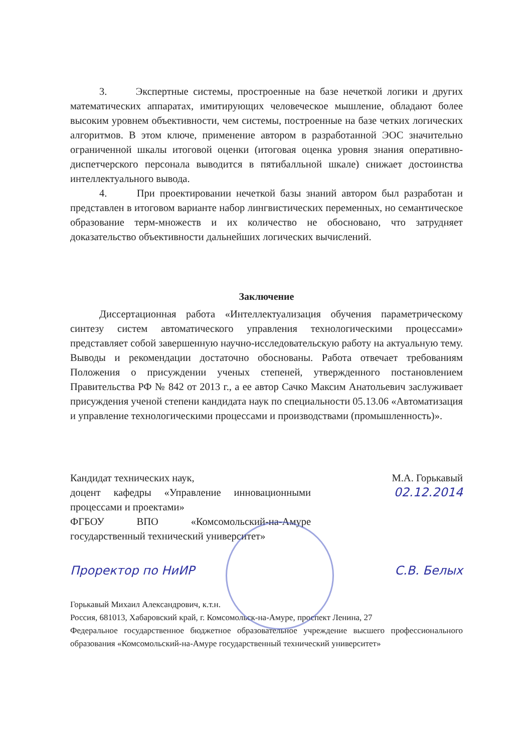3. Экспертные системы, простроенные на базе нечеткой логики и других математических аппаратах, имитирующих человеческое мышление, обладают более высоким уровнем объективности, чем системы, построенные на базе четких логических алгоритмов. В этом ключе, применение автором в разработанной ЭОС значительно ограниченной шкалы итоговой оценки (итоговая оценка уровня знания оперативно-диспетчерского персонала выводится в пятибалльной шкале) снижает достоинства интеллектуального вывода.
4. При проектировании нечеткой базы знаний автором был разработан и представлен в итоговом варианте набор лингвистических переменных, но семантическое образование терм-множеств и их количество не обосновано, что затрудняет доказательство объективности дальнейших логических вычислений.
Заключение
Диссертационная работа «Интеллектуализация обучения параметрическому синтезу систем автоматического управления технологическими процессами» представляет собой завершенную научно-исследовательскую работу на актуальную тему. Выводы и рекомендации достаточно обоснованы. Работа отвечает требованиям Положения о присуждении ученых степеней, утвержденного постановлением Правительства РФ № 842 от 2013 г., а ее автор Сачко Максим Анатольевич заслуживает присуждения ученой степени кандидата наук по специальности 05.13.06 «Автоматизация и управление технологическими процессами и производствами (промышленность)».
Кандидат технических наук,
доцент кафедры «Управление инновационными процессами и проектами»
ФГБОУ ВПО «Комсомольский-на-Амуре государственный технический университет»
М.А. Горькавый
02.12.2014
Проректор по НиИР С.В. Белых
Горькавый Михаил Александрович, к.т.н.
Россия, 681013, Хабаровский край, г. Комсомольск-на-Амуре, проспект Ленина, 27
Федеральное государственное бюджетное образовательное учреждение высшего профессионального образования «Комсомольский-на-Амуре государственный технический университет»